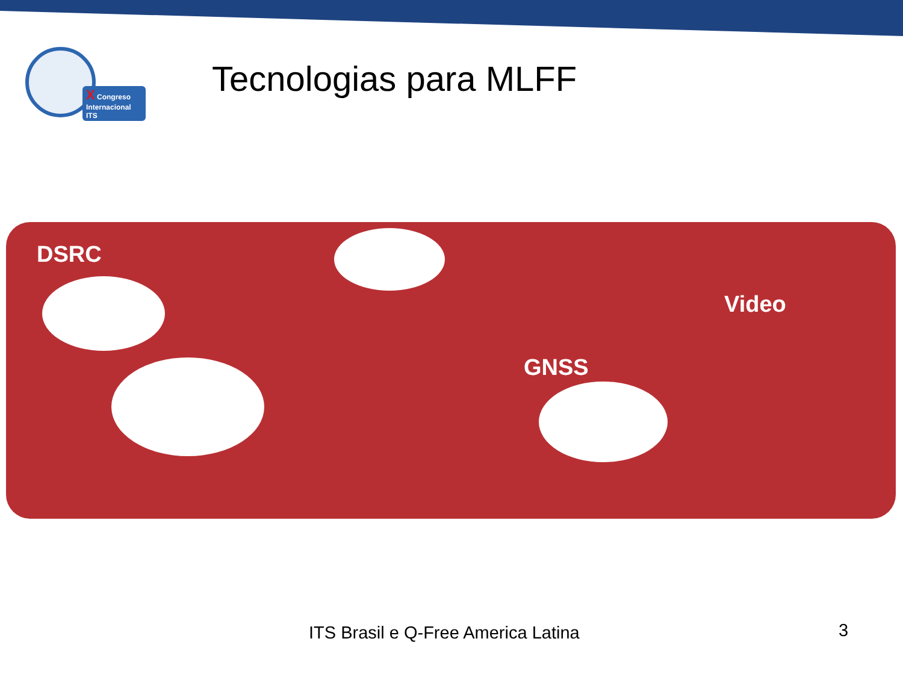X Congreso
Internacional ITS
Tecnologias para MLFF
DSRC
Video
GNSS
ITS Brasil e Q-Free America Latina
3